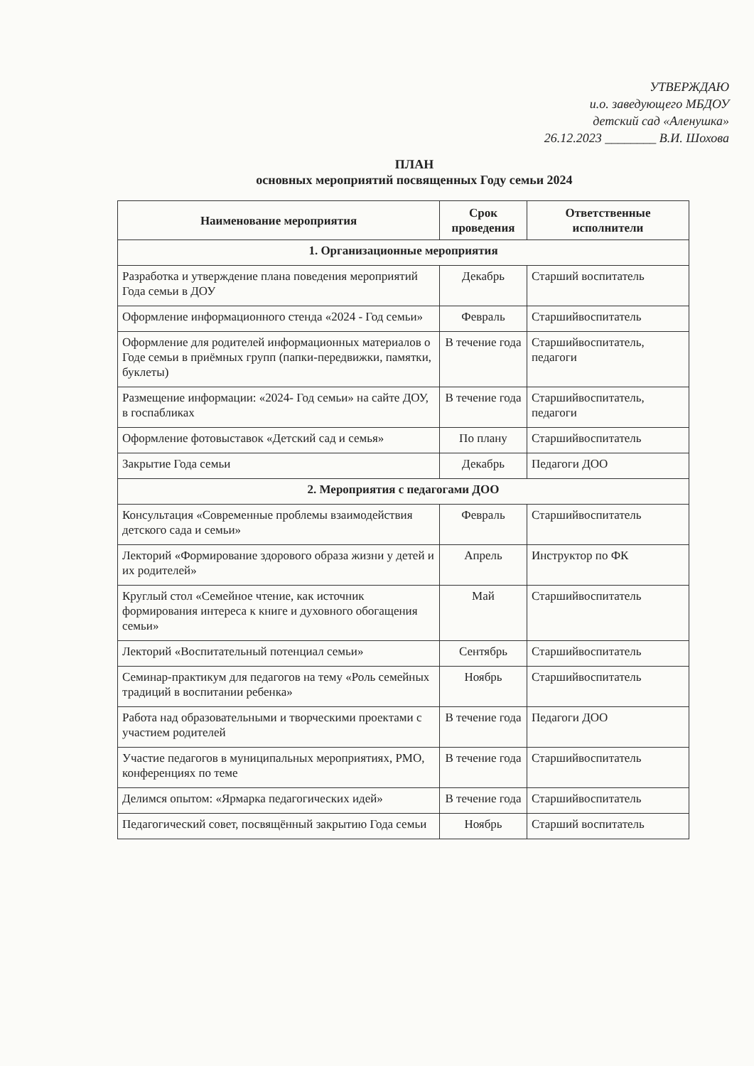УТВЕРЖДАЮ
и.о. заведующего МБДОУ
детский сад «Аленушка»
26.12.2023 ________ В.И. Шохова
ПЛАН
основных мероприятий посвященных Году семьи 2024
| Наименование мероприятия | Срок проведения | Ответственные исполнители |
| --- | --- | --- |
| 1. Организационные мероприятия | | |
| Разработка и утверждение плана поведения мероприятий Года семьи в ДОУ | Декабрь | Старший воспитатель |
| Оформление информационного стенда «2024 - Год семьи» | Февраль | Старшийвоспитатель |
| Оформление для родителей информационных материалов о Годе семьи в приёмных групп (папки-передвижки, памятки, буклеты) | В течение года | Старшийвоспитатель, педагоги |
| Размещение информации: «2024- Год семьи» на сайте ДОУ, в госпабликах | В течение года | Старшийвоспитатель, педагоги |
| Оформление фотовыставок «Детский сад и семья» | По плану | Старшийвоспитатель |
| Закрытие Года семьи | Декабрь | Педагоги ДОО |
| 2. Мероприятия с педагогами ДОО | | |
| Консультация «Современные проблемы взаимодействия детского сада и семьи» | Февраль | Старшийвоспитатель |
| Лекторий «Формирование здорового образа жизни у детей и их родителей» | Апрель | Инструктор по ФК |
| Круглый стол «Семейное чтение, как источник формирования интереса к книге и духовного обогащения семьи» | Май | Старшийвоспитатель |
| Лекторий «Воспитательный потенциал семьи» | Сентябрь | Старшийвоспитатель |
| Семинар-практикум для педагогов на тему «Роль семейных традиций в воспитании ребенка» | Ноябрь | Старшийвоспитатель |
| Работа над образовательными и творческими проектами с участием родителей | В течение года | Педагоги ДОО |
| Участие педагогов в муниципальных мероприятиях, РМО, конференциях по теме | В течение года | Старшийвоспитатель |
| Делимся опытом: «Ярмарка педагогических идей» | В течение года | Старшийвоспитатель |
| Педагогический совет, посвящённый закрытию Года семьи | Ноябрь | Старший воспитатель |